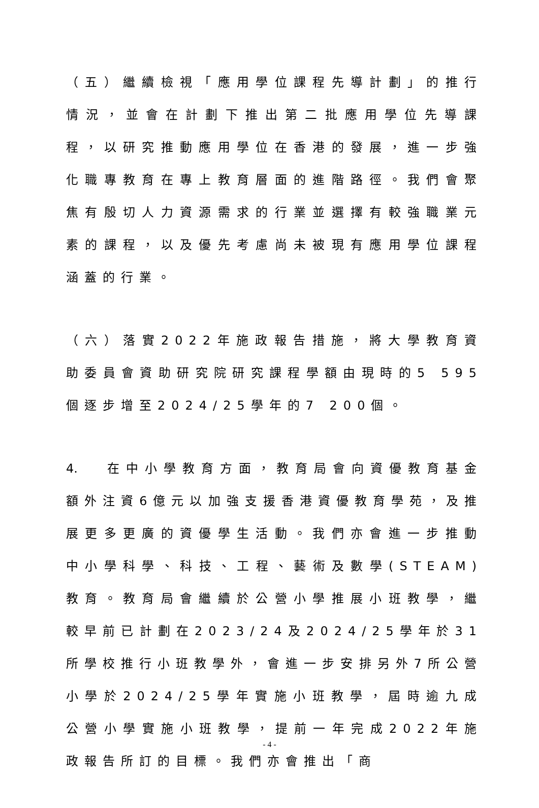（五）繼續檢視「應用學位課程先導計劃」的推行情況，並會在計劃下推出第二批應用學位先導課程，以研究推動應用學位在香港的發展，進一步強化職專教育在專上教育層面的進階路徑。我們會聚焦有殷切人力資源需求的行業並選擇有較強職業元素的課程，以及優先考慮尚未被現有應用學位課程涵蓋的行業。
（六）落實2022年施政報告措施，將大學教育資助委員會資助研究院研究課程學額由現時的5 595個逐步增至2024/25學年的7 200個。
4. 在中小學教育方面，教育局會向資優教育基金額外注資6億元以加強支援香港資優教育學苑，及推展更多更廣的資優學生活動。我們亦會進一步推動中小學科學、科技、工程、藝術及數學(STEAM)教育。教育局會繼續於公營小學推展小班教學，繼較早前已計劃在2023/24及2024/25學年於31所學校推行小班教學外，會進一步安排另外7所公營小學於2024/25學年實施小班教學，屆時逾九成公營小學實施小班教學，提前一年完成2022年施政報告所訂的目標。我們亦會推出「商
- 4 -